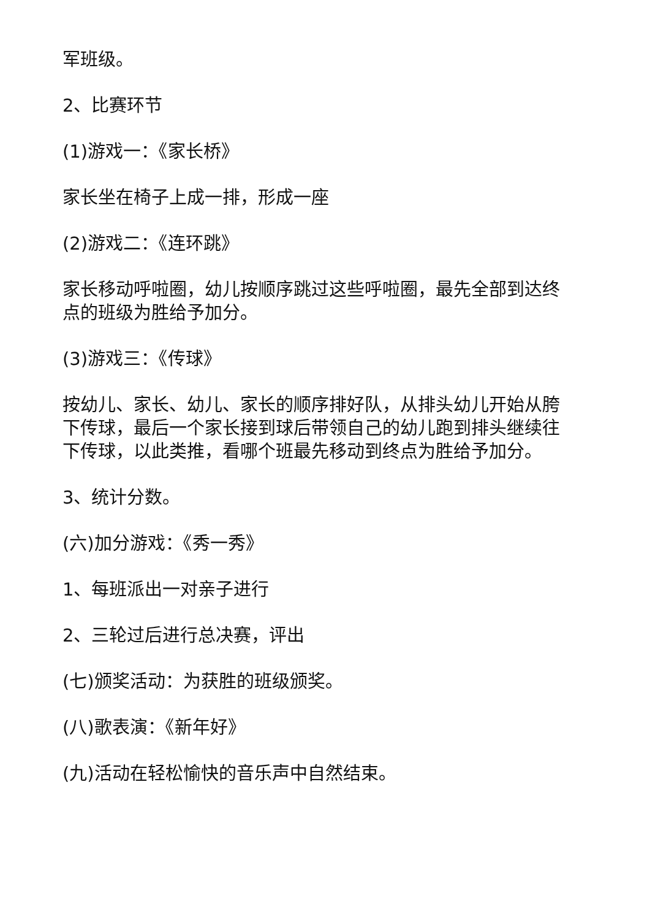军班级。
2、比赛环节
(1)游戏一：《家长桥》
家长坐在椅子上成一排，形成一座
(2)游戏二：《连环跳》
家长移动呼啦圈，幼儿按顺序跳过这些呼啦圈，最先全部到达终点的班级为胜给予加分。
(3)游戏三：《传球》
按幼儿、家长、幼儿、家长的顺序排好队，从排头幼儿开始从胯下传球，最后一个家长接到球后带领自己的幼儿跑到排头继续往下传球，以此类推，看哪个班最先移动到终点为胜给予加分。
3、统计分数。
(六)加分游戏：《秀一秀》
1、每班派出一对亲子进行
2、三轮过后进行总决赛，评出
(七)颁奖活动：为获胜的班级颁奖。
(八)歌表演：《新年好》
(九)活动在轻松愉快的音乐声中自然结束。